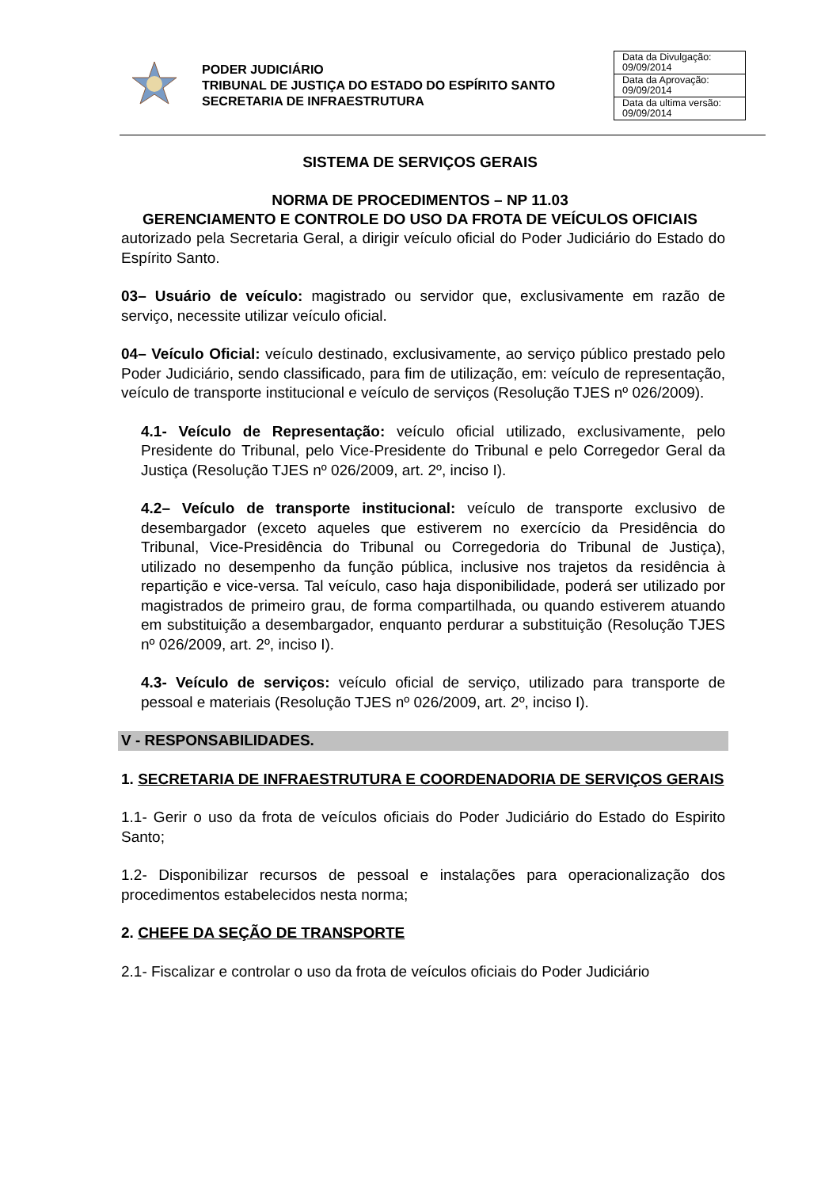PODER JUDICIÁRIO
TRIBUNAL DE JUSTIÇA DO ESTADO DO ESPÍRITO SANTO
SECRETARIA DE INFRAESTRUTURA
| Data da Divulgação: 09/09/2014 |
| Data da Aprovação: 09/09/2014 |
| Data da ultima versão: 09/09/2014 |
SISTEMA DE SERVIÇOS GERAIS
NORMA DE PROCEDIMENTOS – NP 11.03
GERENCIAMENTO E CONTROLE DO USO DA FROTA DE VEÍCULOS OFICIAIS
autorizado pela Secretaria Geral, a dirigir veículo oficial do Poder Judiciário do Estado do Espírito Santo.
03– Usuário de veículo: magistrado ou servidor que, exclusivamente em razão de serviço, necessite utilizar veículo oficial.
04– Veículo Oficial: veículo destinado, exclusivamente, ao serviço público prestado pelo Poder Judiciário, sendo classificado, para fim de utilização, em: veículo de representação, veículo de transporte institucional e veículo de serviços (Resolução TJES nº 026/2009).
4.1- Veículo de Representação: veículo oficial utilizado, exclusivamente, pelo Presidente do Tribunal, pelo Vice-Presidente do Tribunal e pelo Corregedor Geral da Justiça (Resolução TJES nº 026/2009, art. 2º, inciso I).
4.2– Veículo de transporte institucional: veículo de transporte exclusivo de desembargador (exceto aqueles que estiverem no exercício da Presidência do Tribunal, Vice-Presidência do Tribunal ou Corregedoria do Tribunal de Justiça), utilizado no desempenho da função pública, inclusive nos trajetos da residência à repartição e vice-versa. Tal veículo, caso haja disponibilidade, poderá ser utilizado por magistrados de primeiro grau, de forma compartilhada, ou quando estiverem atuando em substituição a desembargador, enquanto perdurar a substituição (Resolução TJES nº 026/2009, art. 2º, inciso I).
4.3- Veículo de serviços: veículo oficial de serviço, utilizado para transporte de pessoal e materiais (Resolução TJES nº 026/2009, art. 2º, inciso I).
V - RESPONSABILIDADES.
1. SECRETARIA DE INFRAESTRUTURA E COORDENADORIA DE SERVIÇOS GERAIS
1.1- Gerir o uso da frota de veículos oficiais do Poder Judiciário do Estado do Espirito Santo;
1.2- Disponibilizar recursos de pessoal e instalações para operacionalização dos procedimentos estabelecidos nesta norma;
2. CHEFE DA SEÇÃO DE TRANSPORTE
2.1- Fiscalizar e controlar o uso da frota de veículos oficiais do Poder Judiciário